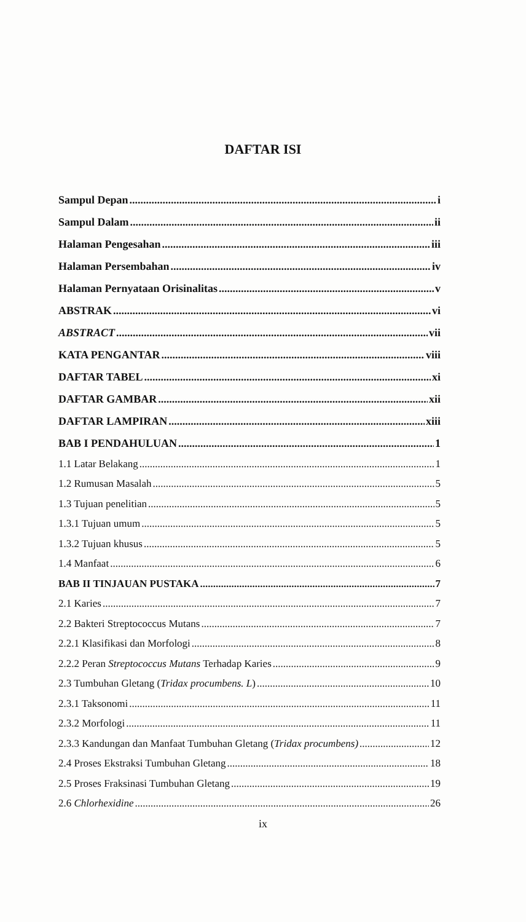DAFTAR ISI
Sampul Depan i
Sampul Dalam ii
Halaman Pengesahan iii
Halaman Persembahan iv
Halaman Pernyataan Orisinalitas v
ABSTRAK vi
ABSTRACT vii
KATA PENGANTAR viii
DAFTAR TABEL xi
DAFTAR GAMBAR xii
DAFTAR LAMPIRAN xiii
BAB I PENDAHULUAN 1
1.1 Latar Belakang 1
1.2 Rumusan Masalah 5
1.3 Tujuan penelitian 5
1.3.1 Tujuan umum 5
1.3.2 Tujuan khusus 5
1.4 Manfaat 6
BAB II TINJAUAN PUSTAKA 7
2.1 Karies 7
2.2 Bakteri Streptococcus Mutans 7
2.2.1 Klasifikasi dan Morfologi 8
2.2.2 Peran Streptococcus Mutans Terhadap Karies 9
2.3 Tumbuhan Gletang (Tridax procumbens. L) 10
2.3.1 Taksonomi 11
2.3.2 Morfologi 11
2.3.3 Kandungan dan Manfaat Tumbuhan Gletang (Tridax procumbens) 12
2.4 Proses Ekstraksi Tumbuhan Gletang 18
2.5 Proses Fraksinasi Tumbuhan Gletang 19
2.6 Chlorhexidine 26
ix